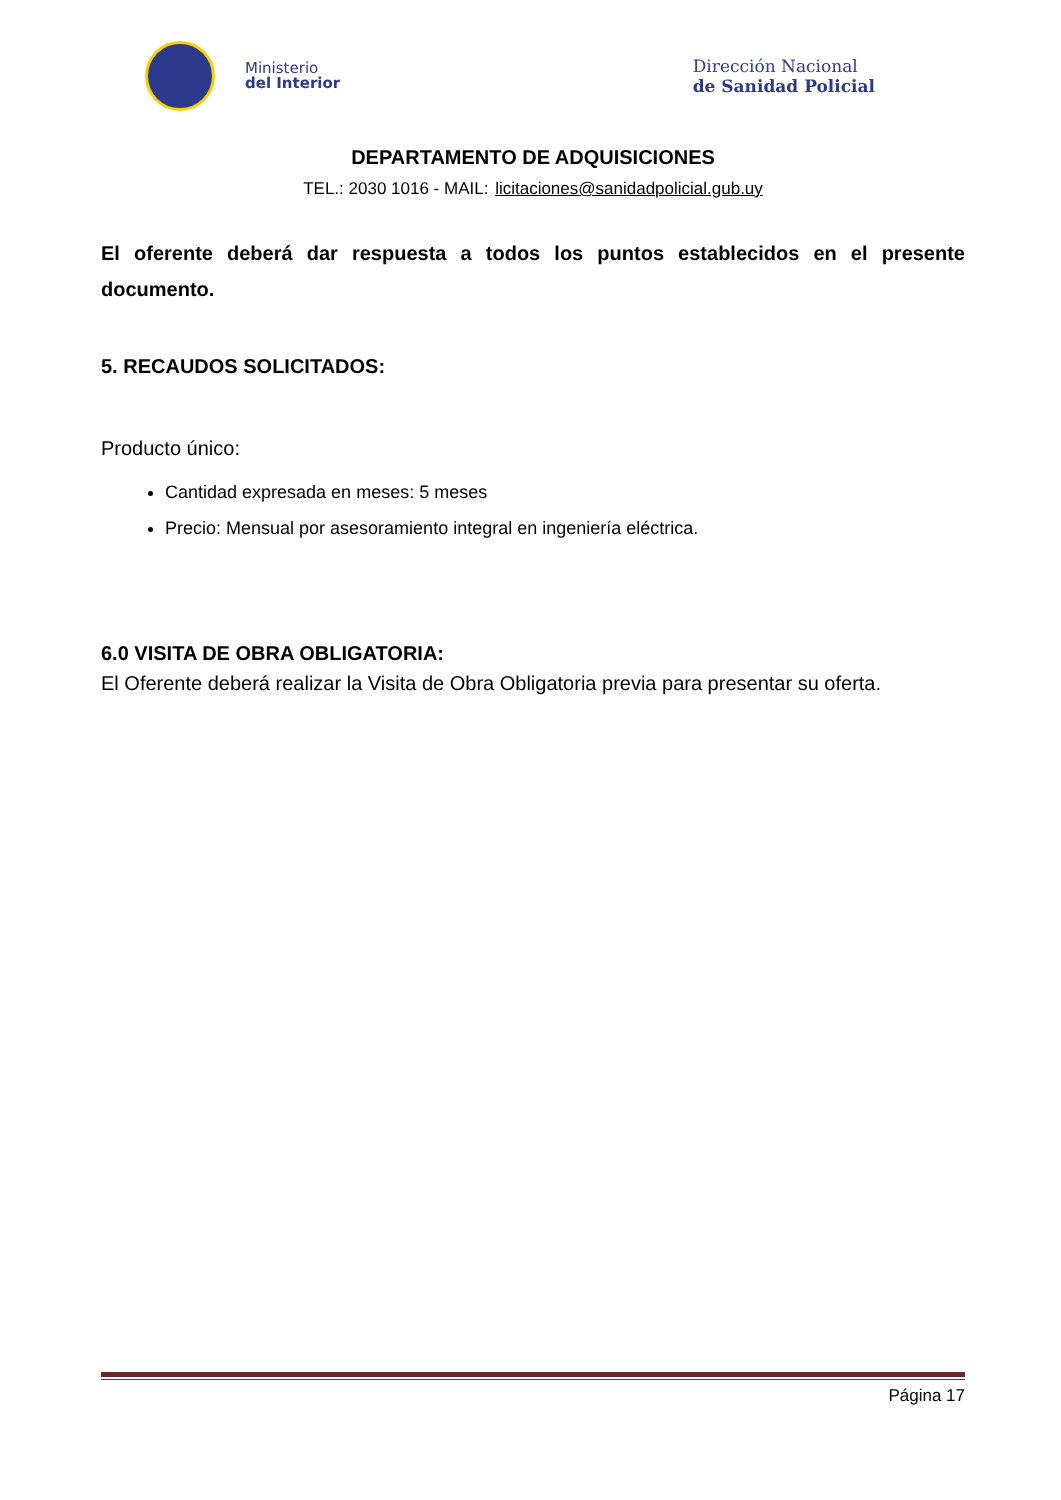Ministerio
del Interior
Dirección Nacional
de Sanidad Policial
DEPARTAMENTO DE ADQUISICIONES
TEL.: 2030 1016 - MAIL: licitaciones@sanidadpolicial.gub.uy
El oferente deberá dar respuesta a todos los puntos establecidos en el presente documento.
5. RECAUDOS SOLICITADOS:
Producto único:
Cantidad expresada en meses: 5 meses
Precio: Mensual por asesoramiento integral en ingeniería eléctrica.
6.0 VISITA DE OBRA OBLIGATORIA:
El Oferente deberá realizar la Visita de Obra Obligatoria previa para presentar su oferta.
Página 17